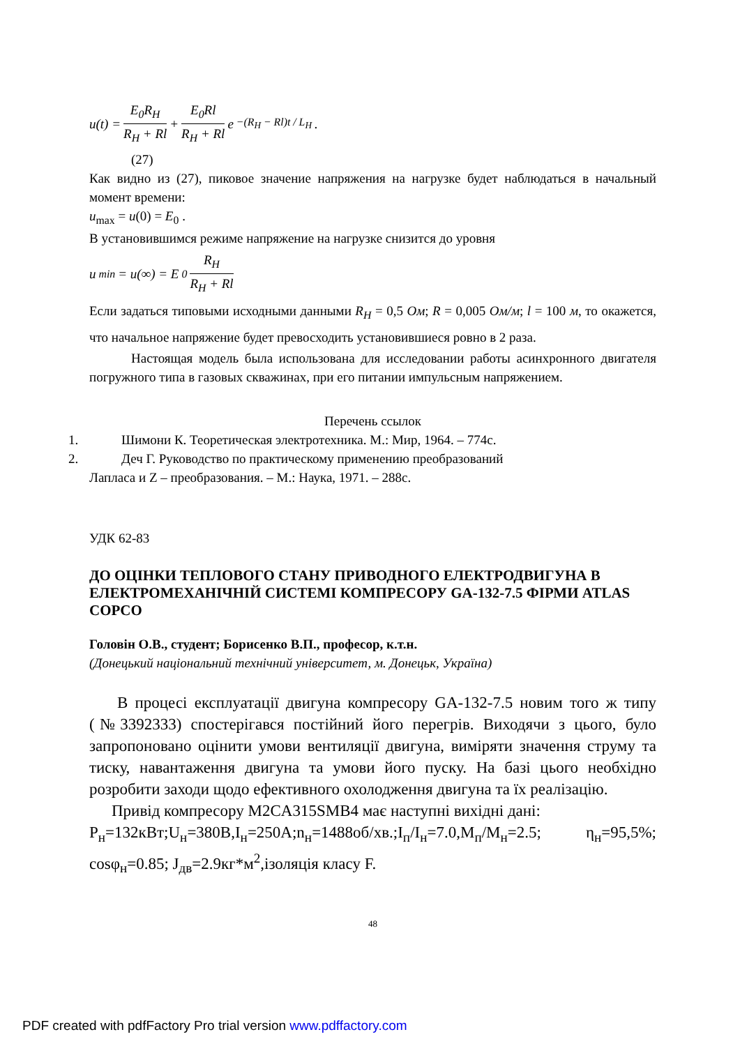u(t) = E<sub>0</sub>R<sub>H</sub> R<sub>H</sub> + Rl + E<sub>0</sub>Rl R<sub>H</sub> + Rl e<sup>−(R<sub>H</sub> − Rl)t / L<sub>H</sub></sup> .
(27)
Как видно из (27), пиковое значение напряжения на нагрузке будет наблюдаться в начальный момент времени:
u<sub>max</sub> = u(0) = E<sub>0</sub> .
В установившимся режиме напряжение на нагрузке снизится до уровня
u<sub>min</sub> = u(∞) = E<sub>0</sub> R<sub>H</sub> R<sub>H</sub> + Rl
Если задаться типовыми исходными данными R<sub>H</sub> = 0,5 Ом; R = 0,005 Ом/м; l = 100 м, то окажется, что начальное напряжение будет превосходить установившиеся ровно в 2 раза.
Настоящая модель была использована для исследовании работы асинхронного двигателя погружного типа в газовых скважинах, при его питании импульсным напряжением.
Перечень ссылок
1. Шимони К. Теоретическая электротехника. М.: Мир, 1964. – 774с.
2. Деч Г. Руководство по практическому применению преобразований
Лапласа и Z – преобразования. – М.: Наука, 1971. – 288с.
УДК 62-83
ДО ОЦІНКИ ТЕПЛОВОГО СТАНУ ПРИВОДНОГО ЕЛЕКТРОДВИГУНА В ЕЛЕКТРОМЕХАНІЧНІЙ СИСТЕМІ КОМПРЕСОРУ GA-132-7.5 ФІРМИ ATLAS COPCO
Головін О.В., студент; Борисенко В.П., професор, к.т.н.
(Донецький національний технічний університет, м. Донецьк, Україна)
В процесі експлуатації двигуна компресору GA-132-7.5 новим того ж типу (№3392333) спостерігався постійний його перегрів. Виходячи з цього, було запропоновано оцінити умови вентиляції двигуна, виміряти значення струму та тиску, навантаження двигуна та умови його пуску. На базі цього необхідно розробити заходи щодо ефективного охолодження двигуна та їх реалізацію.
Привід компресору M2CA315SMB4 має наступні вихідні дані:
P<sub>н</sub>=132кВт;U<sub>н</sub>=380В,I<sub>н</sub>=250А;n<sub>н</sub>=1488об/хв.;I<sub>п</sub>/I<sub>н</sub>=7.0,M<sub>п</sub>/M<sub>н</sub>=2.5; η<sub>н</sub>=95,5%; cosφ<sub>н</sub>=0.85; J<sub>дв</sub>=2.9кг*м<sup>2</sup>,ізоляція класу F.
48
PDF created with pdfFactory Pro trial version www.pdffactory.com